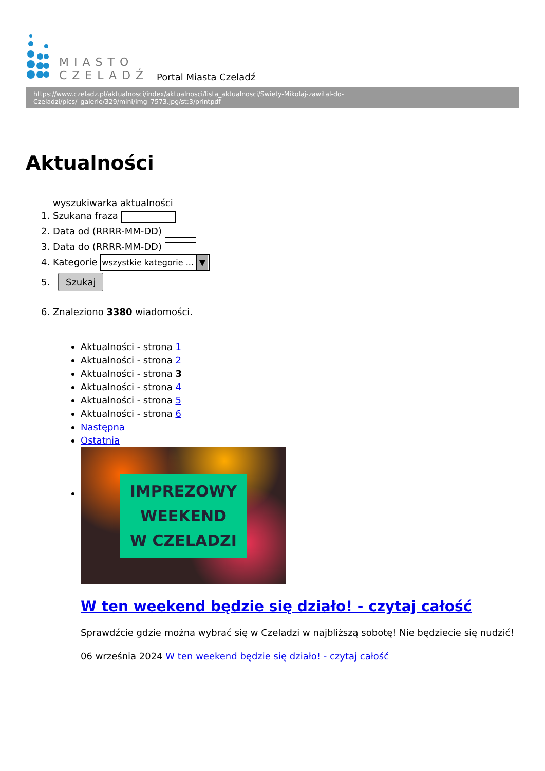MIASTO
CZELADŹ
Portal Miasta Czeladź
https://www.czeladz.pl/aktualnosci/index/aktualnosci/lista_aktualnosci/Swiety-Mikolaj-zawital-do-Czeladzi/pics/_galerie/329/mini/img_7573.jpg/st:3/printpdf
Aktualności
wyszukiwarka aktualności
1. Szukana fraza
2. Data od (RRRR-MM-DD)
3. Data do (RRRR-MM-DD)
4. Kategorie wszystkie kategorie ... ▼
5. Szukaj
6. Znaleziono 3380 wiadomości.
Aktualności - strona 1
Aktualności - strona 2
Aktualności - strona 3
Aktualności - strona 4
Aktualności - strona 5
Aktualności - strona 6
Następna
Ostatnia
IMPREZOWY
WEEKEND
W CZELADZI
W ten weekend będzie się działo! - czytaj całość
Sprawdźcie gdzie można wybrać się w Czeladzi w najbliższą sobotę! Nie będziecie się nudzić!
06 września 2024 W ten weekend będzie się działo! - czytaj całość